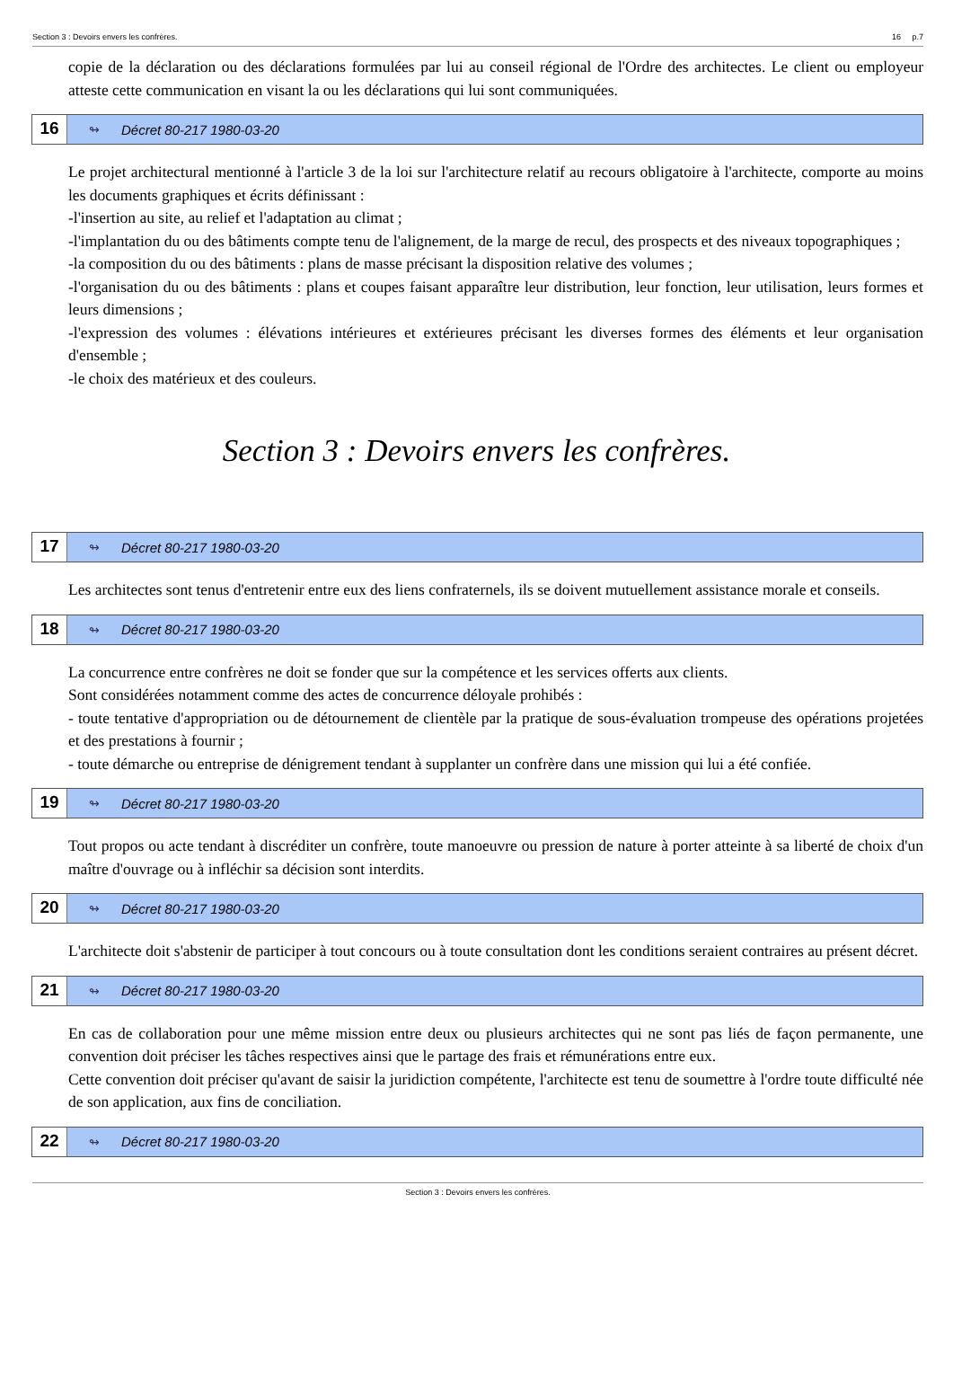Section 3 : Devoirs envers les confrères. 16 p.7
copie de la déclaration ou des déclarations formulées par lui au conseil régional de l'Ordre des architectes. Le client ou employeur atteste cette communication en visant la ou les déclarations qui lui sont communiquées.
16 ↬ Décret 80-217 1980-03-20
Le projet architectural mentionné à l'article 3 de la loi sur l'architecture relatif au recours obligatoire à l'architecte, comporte au moins les documents graphiques et écrits définissant :
-l'insertion au site, au relief et l'adaptation au climat ;
-l'implantation du ou des bâtiments compte tenu de l'alignement, de la marge de recul, des prospects et des niveaux topographiques ;
-la composition du ou des bâtiments : plans de masse précisant la disposition relative des volumes ;
-l'organisation du ou des bâtiments : plans et coupes faisant apparaître leur distribution, leur fonction, leur utilisation, leurs formes et leurs dimensions ;
-l'expression des volumes : élévations intérieures et extérieures précisant les diverses formes des éléments et leur organisation d'ensemble ;
-le choix des matérieux et des couleurs.
Section 3 : Devoirs envers les confrères.
17 ↬ Décret 80-217 1980-03-20
Les architectes sont tenus d'entretenir entre eux des liens confraternels, ils se doivent mutuellement assistance morale et conseils.
18 ↬ Décret 80-217 1980-03-20
La concurrence entre confrères ne doit se fonder que sur la compétence et les services offerts aux clients.
Sont considérées notamment comme des actes de concurrence déloyale prohibés :
- toute tentative d'appropriation ou de détournement de clientèle par la pratique de sous-évaluation trompeuse des opérations projetées et des prestations à fournir ;
- toute démarche ou entreprise de dénigrement tendant à supplanter un confrère dans une mission qui lui a été confiée.
19 ↬ Décret 80-217 1980-03-20
Tout propos ou acte tendant à discréditer un confrère, toute manoeuvre ou pression de nature à porter atteinte à sa liberté de choix d'un maître d'ouvrage ou à infléchir sa décision sont interdits.
20 ↬ Décret 80-217 1980-03-20
L'architecte doit s'abstenir de participer à tout concours ou à toute consultation dont les conditions seraient contraires au présent décret.
21 ↬ Décret 80-217 1980-03-20
En cas de collaboration pour une même mission entre deux ou plusieurs architectes qui ne sont pas liés de façon permanente, une convention doit préciser les tâches respectives ainsi que le partage des frais et rémunérations entre eux.
Cette convention doit préciser qu'avant de saisir la juridiction compétente, l'architecte est tenu de soumettre à l'ordre toute difficulté née de son application, aux fins de conciliation.
22 ↬ Décret 80-217 1980-03-20
Section 3 : Devoirs envers les confrères.